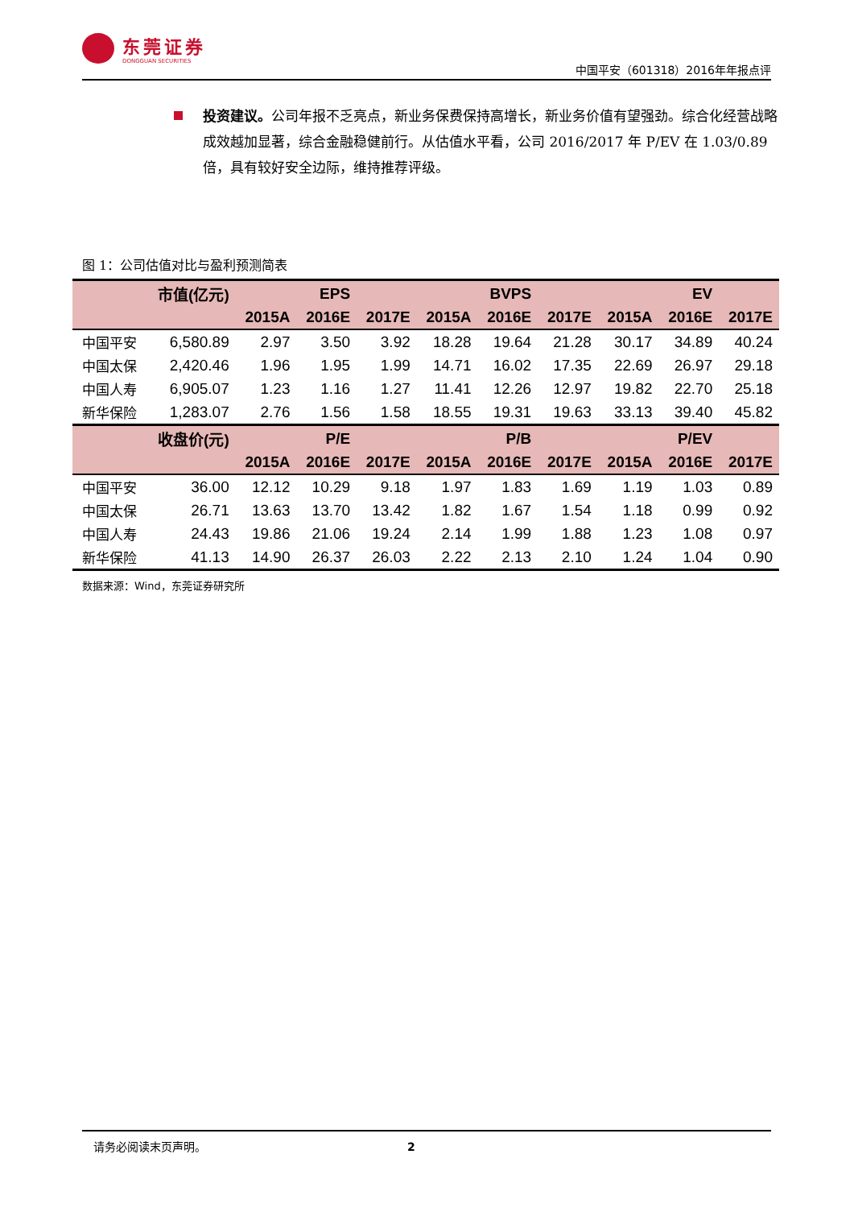东莞证券
DONGGUAN SECURITIES
中国平安（601318）2016年年报点评
投资建议。公司年报不乏亮点，新业务保费保持高增长，新业务价值有望强劲。综合化经营战略成效越加显著，综合金融稳健前行。从估值水平看，公司 2016/2017 年 P/EV 在 1.03/0.89 倍，具有较好安全边际，维持推荐评级。
图 1：公司估值对比与盈利预测简表
| | 市值(亿元) | | EPS | | | BVPS | | | EV | |
| --- | --- | --- | --- | --- | --- | --- | --- | --- | --- | --- |
| | | 2015A | 2016E | 2017E | 2015A | 2016E | 2017E | 2015A | 2016E | 2017E |
| 中国平安 | 6,580.89 | 2.97 | 3.50 | 3.92 | 18.28 | 19.64 | 21.28 | 30.17 | 34.89 | 40.24 |
| 中国太保 | 2,420.46 | 1.96 | 1.95 | 1.99 | 14.71 | 16.02 | 17.35 | 22.69 | 26.97 | 29.18 |
| 中国人寿 | 6,905.07 | 1.23 | 1.16 | 1.27 | 11.41 | 12.26 | 12.97 | 19.82 | 22.70 | 25.18 |
| 新华保险 | 1,283.07 | 2.76 | 1.56 | 1.58 | 18.55 | 19.31 | 19.63 | 33.13 | 39.40 | 45.82 |
| | 收盘价(元) | | P/E | | | P/B | | | P/EV | |
| | | 2015A | 2016E | 2017E | 2015A | 2016E | 2017E | 2015A | 2016E | 2017E |
| 中国平安 | 36.00 | 12.12 | 10.29 | 9.18 | 1.97 | 1.83 | 1.69 | 1.19 | 1.03 | 0.89 |
| 中国太保 | 26.71 | 13.63 | 13.70 | 13.42 | 1.82 | 1.67 | 1.54 | 1.18 | 0.99 | 0.92 |
| 中国人寿 | 24.43 | 19.86 | 21.06 | 19.24 | 2.14 | 1.99 | 1.88 | 1.23 | 1.08 | 0.97 |
| 新华保险 | 41.13 | 14.90 | 26.37 | 26.03 | 2.22 | 2.13 | 2.10 | 1.24 | 1.04 | 0.90 |
数据来源：Wind，东莞证券研究所
请务必阅读末页声明。 2